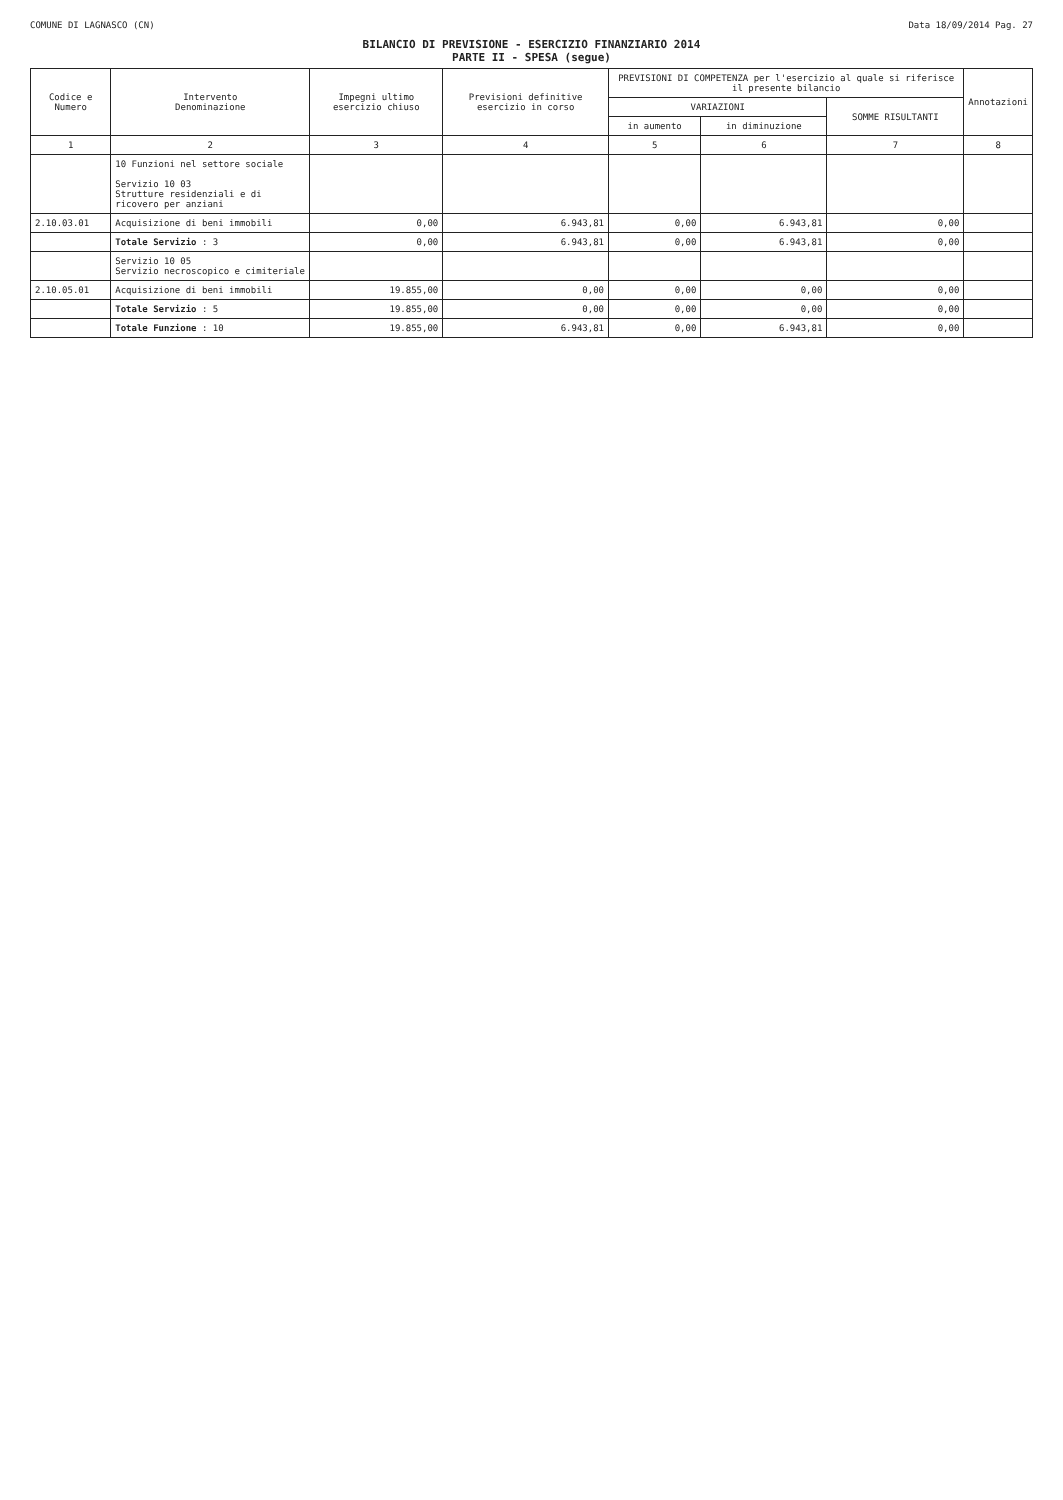COMUNE DI LAGNASCO (CN) Data 18/09/2014 Pag. 27
BILANCIO DI PREVISIONE - ESERCIZIO FINANZIARIO 2014
PARTE II - SPESA (segue)
| Codice e Numero | Intervento Denominazione | Impegni ultimo esercizio chiuso | Previsioni definitive esercizio in corso | PREVISIONI DI COMPETENZA per l'esercizio al quale si riferisce il presente bilancio | | | Annotazioni |
| --- | --- | --- | --- | --- | --- | --- | --- |
| | | | | VARIAZIONI | | SOMME RISULTANTI | |
| | | | | in aumento | in diminuzione | | |
| 1 | 2 | 3 | 4 | 5 | 6 | 7 | 8 |
| | 10 Funzioni nel settore sociale Servizio 10 03 Strutture residenziali e di ricovero per anziani | | | | | | |
| 2.10.03.01 | Acquisizione di beni immobili | 0,00 | 6.943,81 | 0,00 | 6.943,81 | 0,00 | |
| | Totale Servizio : 3 | 0,00 | 6.943,81 | 0,00 | 6.943,81 | 0,00 | |
| | Servizio 10 05 Servizio necroscopico e cimiteriale | | | | | | |
| 2.10.05.01 | Acquisizione di beni immobili | 19.855,00 | 0,00 | 0,00 | 0,00 | 0,00 | |
| | Totale Servizio : 5 | 19.855,00 | 0,00 | 0,00 | 0,00 | 0,00 | |
| | Totale Funzione : 10 | 19.855,00 | 6.943,81 | 0,00 | 6.943,81 | 0,00 | |